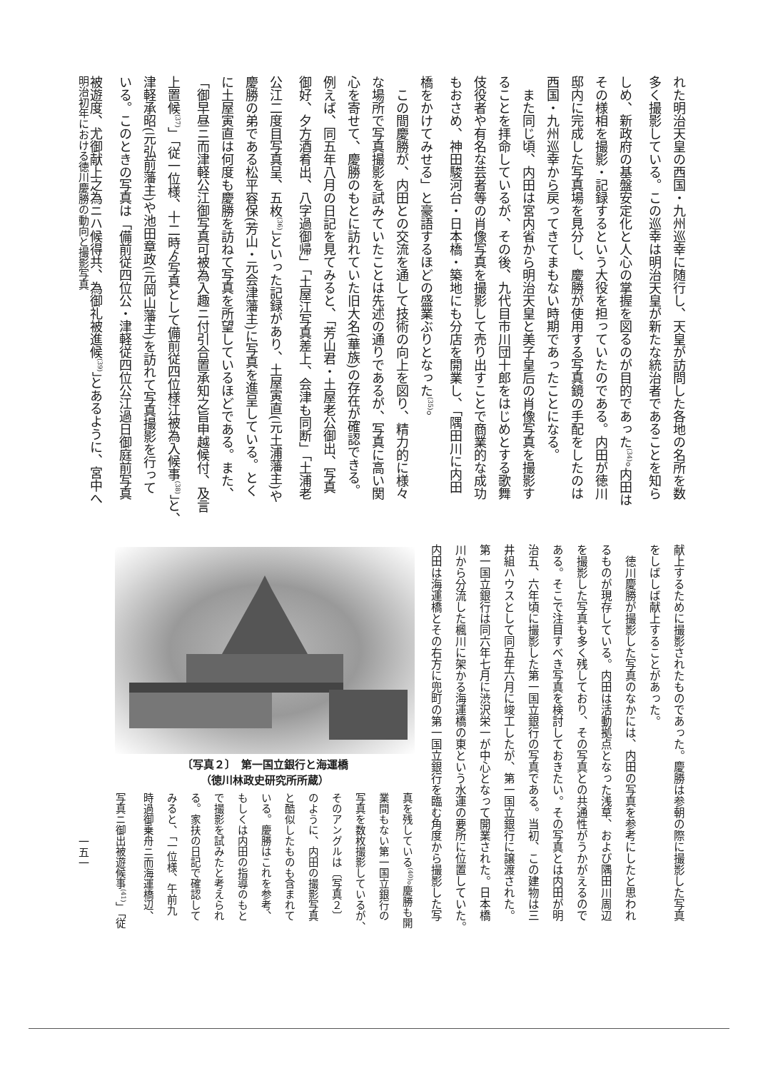れた明治天皇の西国・九州巡幸に随行し、天皇が訪問した各地の名所を数
多く撮影している。この巡幸は明治天皇が新たな統治者であることを知ら
しめ、新政府の基盤安定化と人心の掌握を図るのが目的であった<sup>(34)</sup>。内田は
その様相を撮影・記録するという大役を担っていたのである。内田が徳川
邸内に完成した写真場を見分し、慶勝が使用する写真鏡の手配をしたのは
西国・九州巡幸から戻ってきてまもない時期であったことになる。
　また同じ頃、内田は宮内省から明治天皇と美子皇后の肖像写真を撮影す
ることを拝命しているが、その後、九代目市川団十郎をはじめとする歌舞
伎役者や有名な芸者等の肖像写真を撮影して売り出すことで商業的な成功
もおさめ、神田駿河台・日本橋・築地にも分店を開業し、「隅田川に内田
橋をかけてみせる」と豪語するほどの盛業ぶりとなった<sup>(35)</sup>。
　この間慶勝が、内田との交流を通して技術の向上を図り、精力的に様々
な場所で写真撮影を試みていたことは先述の通りであるが、写真に高い関
心を寄せて、慶勝のもとに訪れていた旧大名(華族)の存在が確認できる。
例えば、同五年八月の日記を見てみると、「芳山君・土屋老公御出、写真
御好、夕方酒肴出、八字過御帰」「土屋江写真差上、会津も同断」「土浦老
公江二度目写真呈、五枚<sup>(36)</sup>」といった記録があり、土屋寅直(元土浦藩主)や
慶勝の弟である松平容保(芳山・元会津藩主)に写真を進呈している。とく
に土屋寅直は何度も慶勝を訪ねて写真を所望しているほどである。また、
「御早昼ニ而津軽公江御写真可被為入趣ニ付引合置承知之旨申越候付、及言
上置候<sup>(37)</sup>」「従一位様、十二時ゟ写真として備前従四位様江被為入候事<sup>(38)</sup>」と、
津軽承昭(元弘前藩主)や池田章政(元岡山藩主)を訪れて写真撮影を行って
いる。このときの写真は「備前従四位公・津軽従四位公江過日御庭前写真
被遊度、尤御献上之為ニハ候得共、為御礼被進候<sup>(39)</sup>」とあるように、宮中へ
献上するために撮影されたものであった。慶勝は参朝の際に撮影した写真
をしばしば献上することがあった。
　徳川慶勝が撮影した写真のなかには、内田の写真を参考にしたと思われ
るものが現存している。内田は活動拠点となった浅草、および隅田川周辺
を撮影した写真も多く残しており、その写真との共通性がうかがえるので
ある。そこで注目すべき写真を検討しておきたい。その写真とは内田が明
治五、六年頃に撮影した第一国立銀行の写真である。当初、この建物は三
井組ハウスとして同五年六月に竣工したが、第一国立銀行に譲渡された。
第一国立銀行は同六年七月に渋沢栄一が中心となって開業された。日本橋
川から分流した楓川に架かる海運橋の東という水運の要所に位置していた。
内田は海運橋とその右方に兜町の第一国立銀行を臨む角度から撮影した写
〔写真２〕　第一国立銀行と海運橋
（徳川林政史研究所所蔵）
真を残している<sup>(40)</sup>。慶勝も開
業間もない第一国立銀行の
写真を数枚撮影しているが、
そのアングルは〔写真２〕
のように、内田の撮影写真
と酷似したものも含まれて
いる。慶勝はこれを参考、
もしくは内田の指導のもと
で撮影を試みたと考えられ
る。家扶の日記で確認して
みると、「一位様、午前九
時過御乗舟ニ而海運橋辺、
写真ニ御出被遊候事<sup>(41)</sup>」「従
明治初年における徳川慶勝の動向と撮影写真
一五一